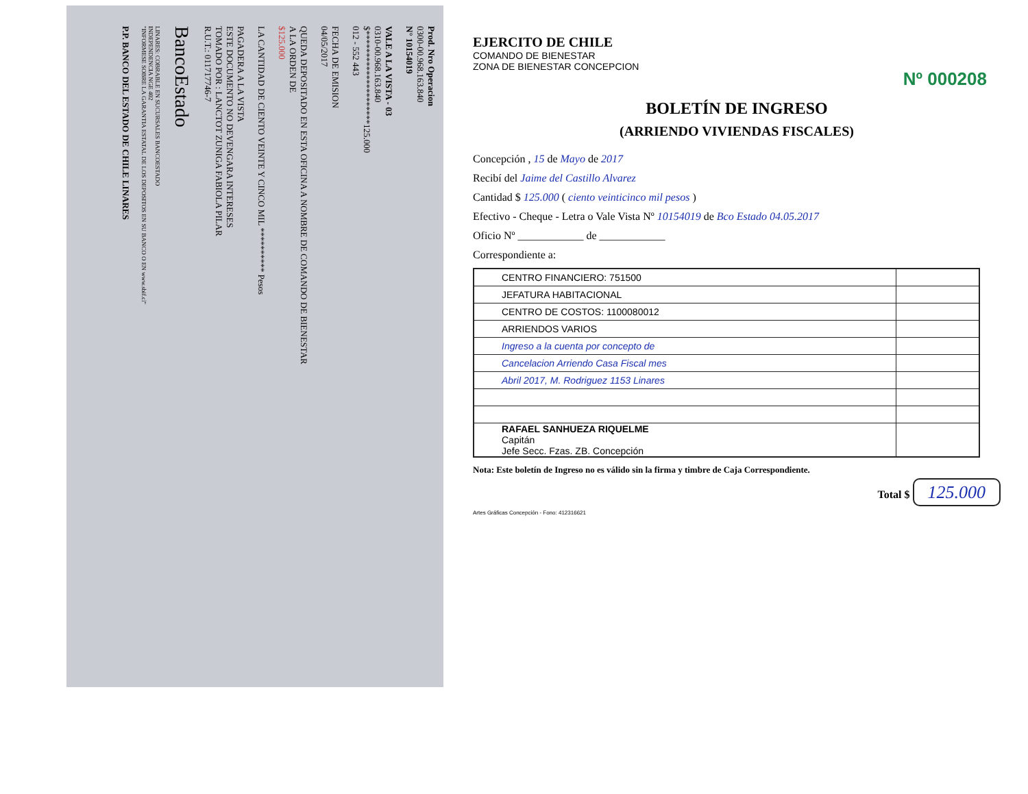Prod. Nro Operacion
0300-00.968.163.840
N° 10154019
VALE A LA VISTA - 03
0310-00.968.163.840
$*********************125.000
012 - 552 443
FECHA DE EMISION
04/05/2017
QUEDA DEPOSITADO EN ESTA OFICINA A NOMBRE DE COMANDO DE BIENESTAR
A LA ORDEN DE
$125.000
LA CANTIDAD DE CIENTO VEINTE Y CINCO MIL ********** Pesos
PAGADERA A LA VISTA
ESTE DOCUMENTO NO DEVENGARA INTERESES
TOMADO POR : LANCTOT ZUNIGA FABIOLA PILAR
R.U.T.: 011717746-7
BancoEstado
LINARES: COBRABLE EN SUCURSALES BANCOESTADO
INDEPENDENCIA NGE 402
"INFORMESE SOBRE LA GARANTIA ESTATAL DE LOS DEPOSITOS EN SU BANCO O EN www.sbif.cl"
P.P. BANCO DEL ESTADO DE CHILE LINARES
EJERCITO DE CHILE
COMANDO DE BIENESTAR
ZONA DE BIENESTAR CONCEPCION
Nº 000208
BOLETÍN DE INGRESO
(ARRIENDO VIVIENDAS FISCALES)
Concepción , 15 de Mayo de 2017
Recibí del Jaime del Castillo Alvarez
Cantidad $ 125.000 ( ciento veinticinco mil pesos )
Efectivo - Cheque - Letra o Vale Vista Nº 10154019 de Bco Estado 04.05.2017
Oficio Nº ____________ de ____________
Correspondiente a:
| CENTRO FINANCIERO: 751500 | |
| JEFATURA HABITACIONAL | |
| CENTRO DE COSTOS: 1100080012 | |
| ARRIENDOS VARIOS | |
| Ingreso a la cuenta por concepto de | |
| Cancelacion Arriendo Casa Fiscal mes | |
| Abril 2017, M. Rodriguez 1153 Linares | |
| RAFAEL SANHUEZA RIQUELME Capitán Jefe Secc. Fzas. ZB. Concepción | |
Nota: Este boletín de Ingreso no es válido sin la firma y timbre de Caja Correspondiente.
Total $ 125.000
Artes Gráficas Concepción - Fono: 412316621